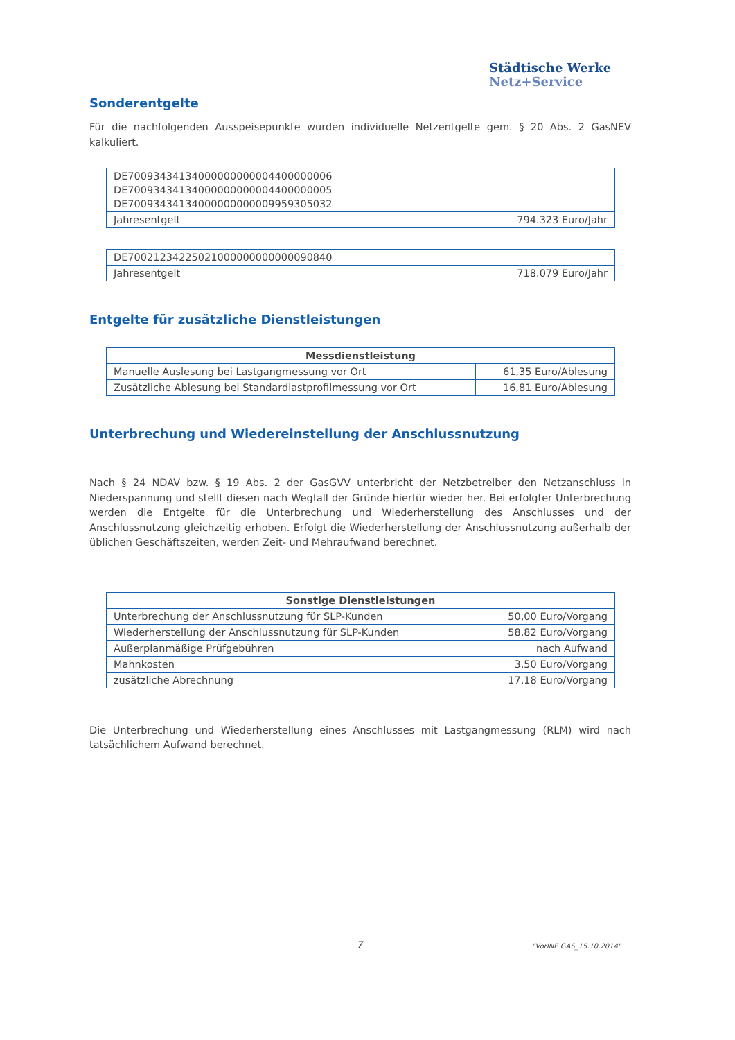Städtische Werke
Netz+Service
Sonderentgelte
Für die nachfolgenden Ausspeisepunkte wurden individuelle Netzentgelte gem. § 20 Abs. 2 GasNEV kalkuliert.
| DE70093434134000000000004400000006 DE70093434134000000000004400000005 DE70093434134000000000009959305032 | |
| Jahresentgelt | 794.323 Euro/Jahr |
| DE70021234225021000000000000090840 | |
| Jahresentgelt | 718.079 Euro/Jahr |
Entgelte für zusätzliche Dienstleistungen
| Messdienstleistung | |
| --- | --- |
| Manuelle Auslesung bei Lastgangmessung vor Ort | 61,35 Euro/Ablesung |
| Zusätzliche Ablesung bei Standardlastprofilmessung vor Ort | 16,81 Euro/Ablesung |
Unterbrechung und Wiedereinstellung der Anschlussnutzung
Nach § 24 NDAV bzw. § 19 Abs. 2 der GasGVV unterbricht der Netzbetreiber den Netzanschluss in Niederspannung und stellt diesen nach Wegfall der Gründe hierfür wieder her. Bei erfolgter Unterbrechung werden die Entgelte für die Unterbrechung und Wiederherstellung des Anschlusses und der Anschlussnutzung gleichzeitig erhoben. Erfolgt die Wiederherstellung der Anschlussnutzung außerhalb der üblichen Geschäftszeiten, werden Zeit- und Mehraufwand berechnet.
| Sonstige Dienstleistungen | |
| --- | --- |
| Unterbrechung der Anschlussnutzung für SLP-Kunden | 50,00 Euro/Vorgang |
| Wiederherstellung der Anschlussnutzung für SLP-Kunden | 58,82 Euro/Vorgang |
| Außerplanmäßige Prüfgebühren | nach Aufwand |
| Mahnkosten | 3,50 Euro/Vorgang |
| zusätzliche Abrechnung | 17,18 Euro/Vorgang |
Die Unterbrechung und Wiederherstellung eines Anschlusses mit Lastgangmessung (RLM) wird nach tatsächlichem Aufwand berechnet.
7 "VorlNE GAS_15.10.2014"